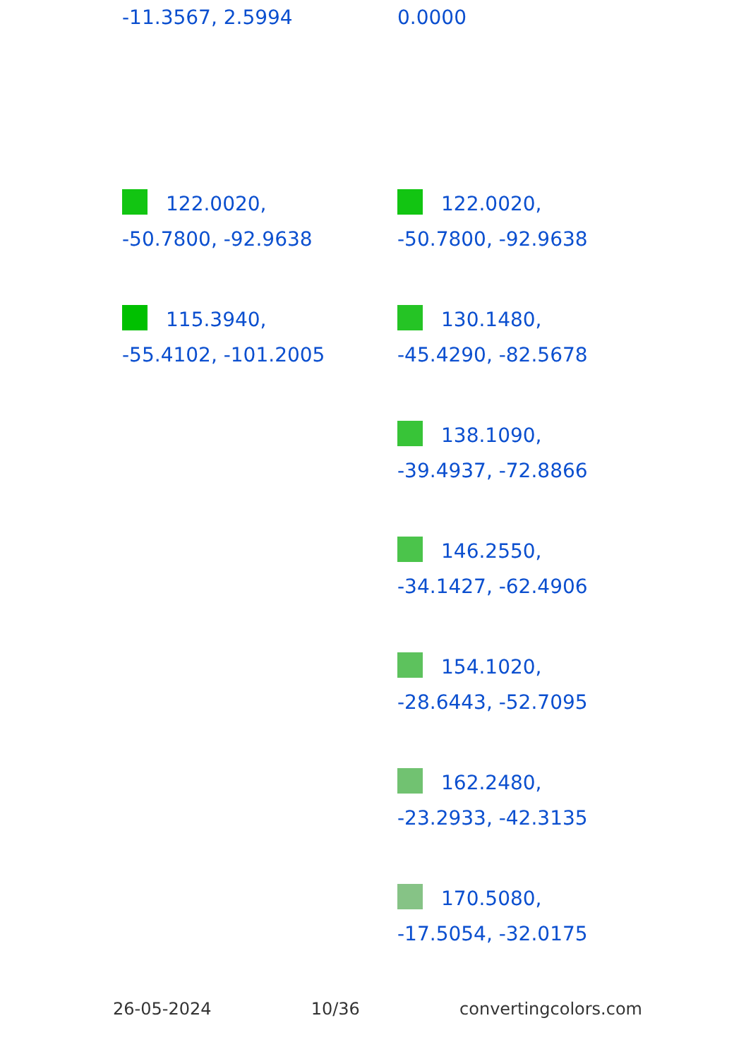-11.3567, 2.5994
122.0020,
-50.7800, -92.9638
115.3940,
-55.4102, -101.2005
0.0000
122.0020,
-50.7800, -92.9638
130.1480,
-45.4290, -82.5678
138.1090,
-39.4937, -72.8866
146.2550,
-34.1427, -62.4906
154.1020,
-28.6443, -52.7095
162.2480,
-23.2933, -42.3135
170.5080,
-17.5054, -32.0175
26-05-2024 10/36 convertingcolors.com